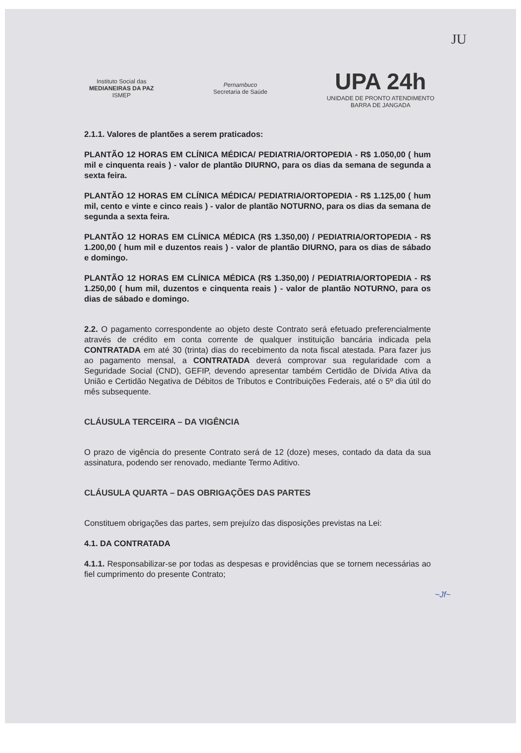JU
Instituto Social das
MEDIANEIRAS DA PAZ
ISMEP
Pernambuco
Secretaria de Saúde
UPA 24h
UNIDADE DE PRONTO ATENDIMENTO
BARRA DE JANGADA
2.1.1. Valores de plantões a serem praticados:
PLANTÃO 12 HORAS EM CLÍNICA MÉDICA/ PEDIATRIA/ORTOPEDIA - R$ 1.050,00 ( hum mil e cinquenta reais ) - valor de plantão DIURNO, para os dias da semana de segunda a sexta feira.
PLANTÃO 12 HORAS EM CLÍNICA MÉDICA/ PEDIATRIA/ORTOPEDIA - R$ 1.125,00 ( hum mil, cento e vinte e cinco reais ) - valor de plantão NOTURNO, para os dias da semana de segunda a sexta feira.
PLANTÃO 12 HORAS EM CLÍNICA MÉDICA (R$ 1.350,00) / PEDIATRIA/ORTOPEDIA - R$ 1.200,00 ( hum mil e duzentos reais ) - valor de plantão DIURNO, para os dias de sábado e domingo.
PLANTÃO 12 HORAS EM CLÍNICA MÉDICA (R$ 1.350,00) / PEDIATRIA/ORTOPEDIA - R$ 1.250,00 ( hum mil, duzentos e cinquenta reais ) - valor de plantão NOTURNO, para os dias de sábado e domingo.
2.2. O pagamento correspondente ao objeto deste Contrato será efetuado preferencialmente através de crédito em conta corrente de qualquer instituição bancária indicada pela CONTRATADA em até 30 (trinta) dias do recebimento da nota fiscal atestada. Para fazer jus ao pagamento mensal, a CONTRATADA deverá comprovar sua regularidade com a Seguridade Social (CND), GEFIP, devendo apresentar também Certidão de Dívida Ativa da União e Certidão Negativa de Débitos de Tributos e Contribuições Federais, até o 5º dia útil do mês subsequente.
CLÁUSULA TERCEIRA – DA VIGÊNCIA
O prazo de vigência do presente Contrato será de 12 (doze) meses, contado da data da sua assinatura, podendo ser renovado, mediante Termo Aditivo.
CLÁUSULA QUARTA – DAS OBRIGAÇÕES DAS PARTES
Constituem obrigações das partes, sem prejuízo das disposições previstas na Lei:
4.1. DA CONTRATADA
4.1.1. Responsabilizar-se por todas as despesas e providências que se tornem necessárias ao fiel cumprimento do presente Contrato;
~Jf~